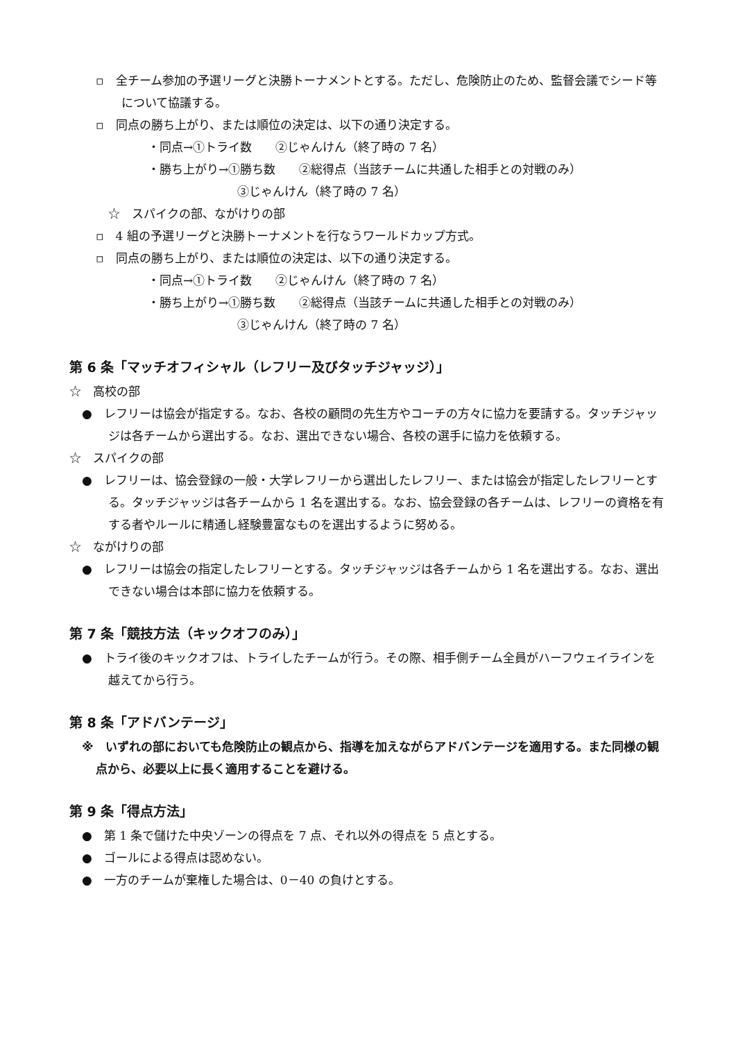▫　全チーム参加の予選リーグと決勝トーナメントとする。ただし、危険防止のため、監督会議でシード等について協議する。
▫　同点の勝ち上がり、または順位の決定は、以下の通り決定する。
・同点→①トライ数　　②じゃんけん（終了時の 7 名）
・勝ち上がり→①勝ち数　　②総得点（当該チームに共通した相手との対戦のみ）
③じゃんけん（終了時の 7 名）
☆　スパイクの部、ながけりの部
▫　4 組の予選リーグと決勝トーナメントを行なうワールドカップ方式。
▫　同点の勝ち上がり、または順位の決定は、以下の通り決定する。
・同点→①トライ数　　②じゃんけん（終了時の 7 名）
・勝ち上がり→①勝ち数　　②総得点（当該チームに共通した相手との対戦のみ）
③じゃんけん（終了時の 7 名）
第 6 条「マッチオフィシャル（レフリー及びタッチジャッジ）」
☆　高校の部
●　レフリーは協会が指定する。なお、各校の顧問の先生方やコーチの方々に協力を要請する。タッチジャッジは各チームから選出する。なお、選出できない場合、各校の選手に協力を依頼する。
☆　スパイクの部
●　レフリーは、協会登録の一般・大学レフリーから選出したレフリー、または協会が指定したレフリーとする。タッチジャッジは各チームから 1 名を選出する。なお、協会登録の各チームは、レフリーの資格を有する者やルールに精通し経験豊富なものを選出するように努める。
☆　ながけりの部
●　レフリーは協会の指定したレフリーとする。タッチジャッジは各チームから 1 名を選出する。なお、選出できない場合は本部に協力を依頼する。
第 7 条「競技方法（キックオフのみ）」
●　トライ後のキックオフは、トライしたチームが行う。その際、相手側チーム全員がハーフウェイラインを越えてから行う。
第 8 条「アドバンテージ」
※　いずれの部においても危険防止の観点から、指導を加えながらアドバンテージを適用する。また同様の観点から、必要以上に長く適用することを避ける。
第 9 条「得点方法」
●　第 1 条で儲けた中央ゾーンの得点を 7 点、それ以外の得点を 5 点とする。
●　ゴールによる得点は認めない。
●　一方のチームが棄権した場合は、0－40 の負けとする。